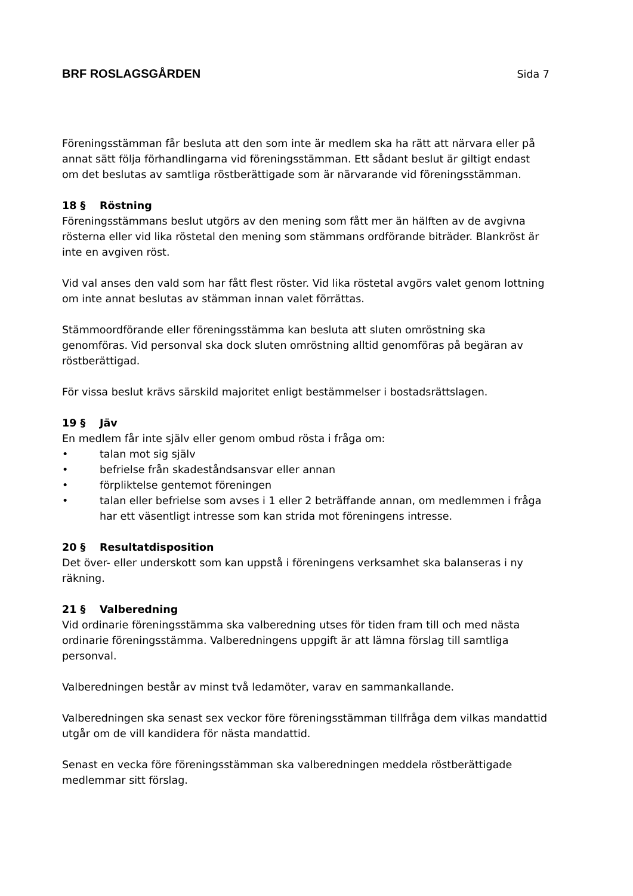BRF ROSLAGSGÅRDEN Sida 7
Föreningsstämman får besluta att den som inte är medlem ska ha rätt att närvara eller på annat sätt följa förhandlingarna vid föreningsstämman. Ett sådant beslut är giltigt endast om det beslutas av samtliga röstberättigade som är närvarande vid föreningsstämman.
18 § Röstning
Föreningsstämmans beslut utgörs av den mening som fått mer än hälften av de avgivna rösterna eller vid lika röstetal den mening som stämmans ordförande biträder. Blankröst är inte en avgiven röst.
Vid val anses den vald som har fått flest röster. Vid lika röstetal avgörs valet genom lottning om inte annat beslutas av stämman innan valet förrättas.
Stämmoordförande eller föreningsstämma kan besluta att sluten omröstning ska genomföras. Vid personval ska dock sluten omröstning alltid genomföras på begäran av röstberättigad.
För vissa beslut krävs särskild majoritet enligt bestämmelser i bostadsrättslagen.
19 § Jäv
En medlem får inte själv eller genom ombud rösta i fråga om:
• talan mot sig själv
• befrielse från skadeståndsansvar eller annan
• förpliktelse gentemot föreningen
• talan eller befrielse som avses i 1 eller 2 beträffande annan, om medlemmen i fråga har ett väsentligt intresse som kan strida mot föreningens intresse.
20 § Resultatdisposition
Det över- eller underskott som kan uppstå i föreningens verksamhet ska balanseras i ny räkning.
21 § Valberedning
Vid ordinarie föreningsstämma ska valberedning utses för tiden fram till och med nästa ordinarie föreningsstämma. Valberedningens uppgift är att lämna förslag till samtliga personval.
Valberedningen består av minst två ledamöter, varav en sammankallande.
Valberedningen ska senast sex veckor före föreningsstämman tillfråga dem vilkas mandattid utgår om de vill kandidera för nästa mandattid.
Senast en vecka före föreningsstämman ska valberedningen meddela röstberättigade medlemmar sitt förslag.